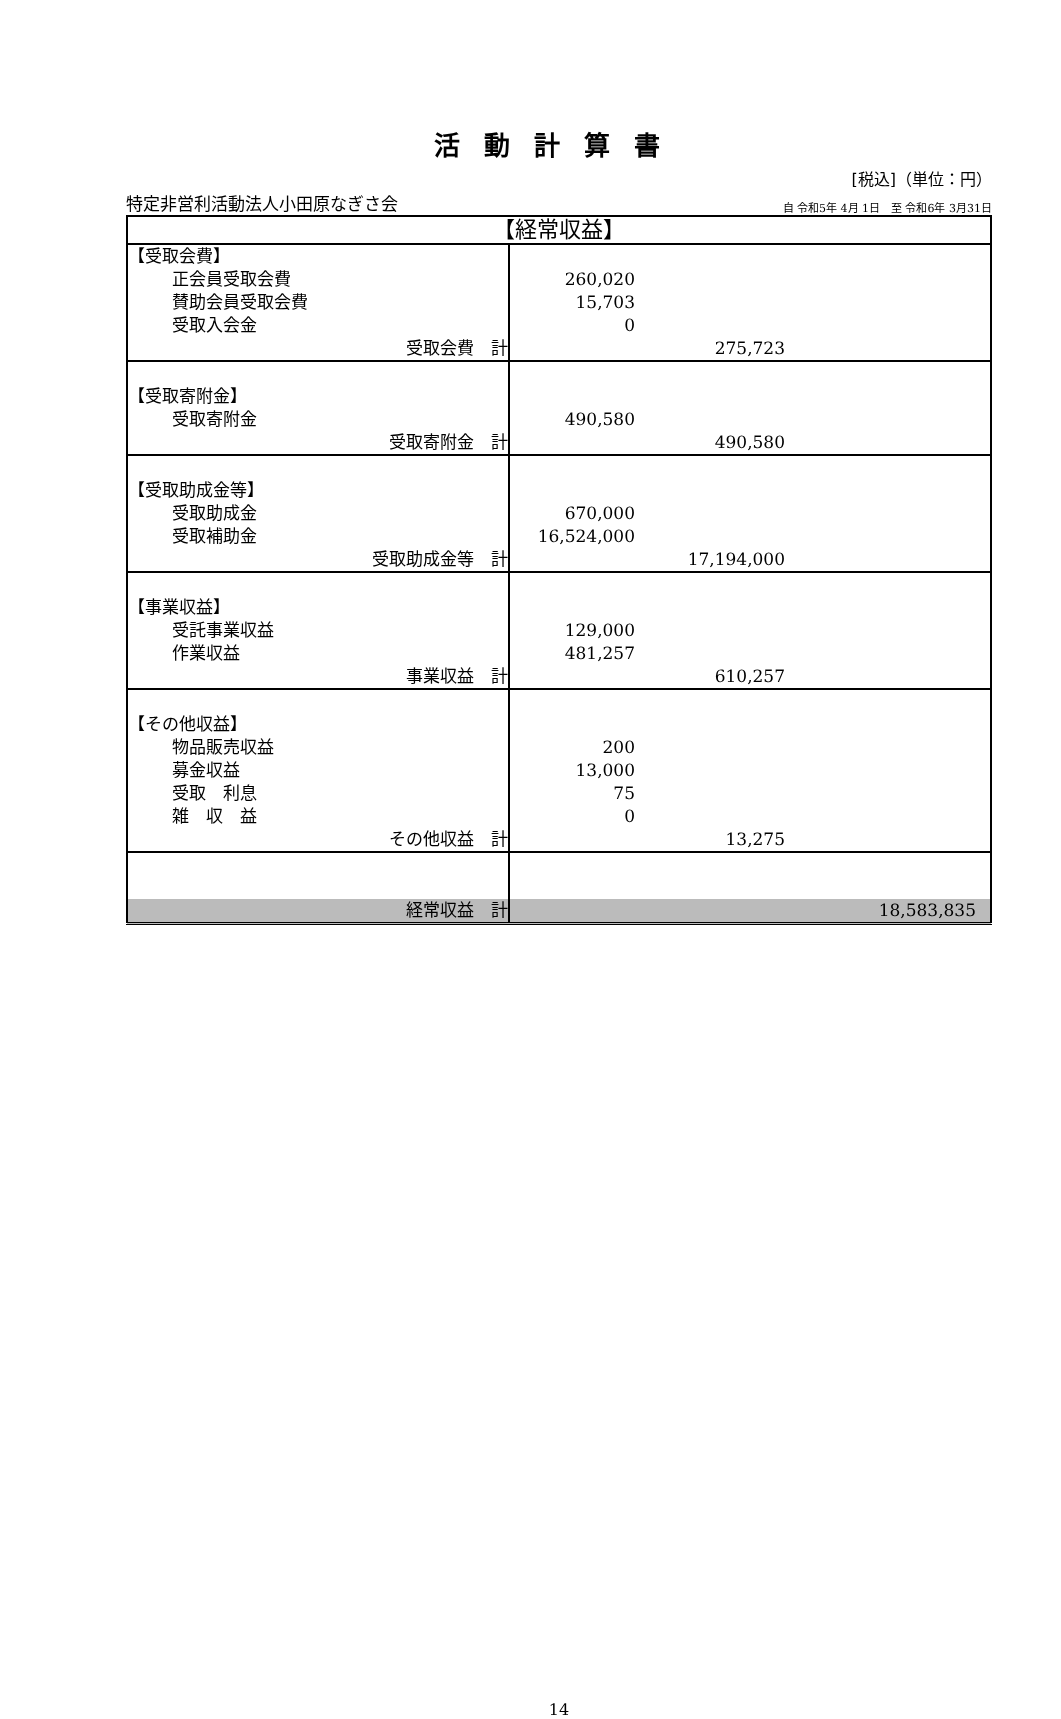活動計算書
[税込]（単位：円）
特定非営利活動法人小田原なぎさ会 自 令和5年 4月 1日　至 令和6年 3月31日
| 【経常収益】 | |
| 【受取会費】 正会員受取会費 賛助会員受取会費 受取入会金 受取会費 計 | 260,020 15,703 0 275,723 |
| 【受取寄附金】 受取寄附金 受取寄附金 計 | 490,580 490,580 |
| 【受取助成金等】 受取助成金 受取補助金 受取助成金等 計 | 670,000 16,524,000 17,194,000 |
| 【事業収益】 受託事業収益 作業収益 事業収益 計 | 129,000 481,257 610,257 |
| 【その他収益】 物品販売収益 募金収益 受取 利息 雑 収 益 その他収益 計 | 200 13,000 75 0 13,275 |
| 経常収益 計 | 18,583,835 |
14